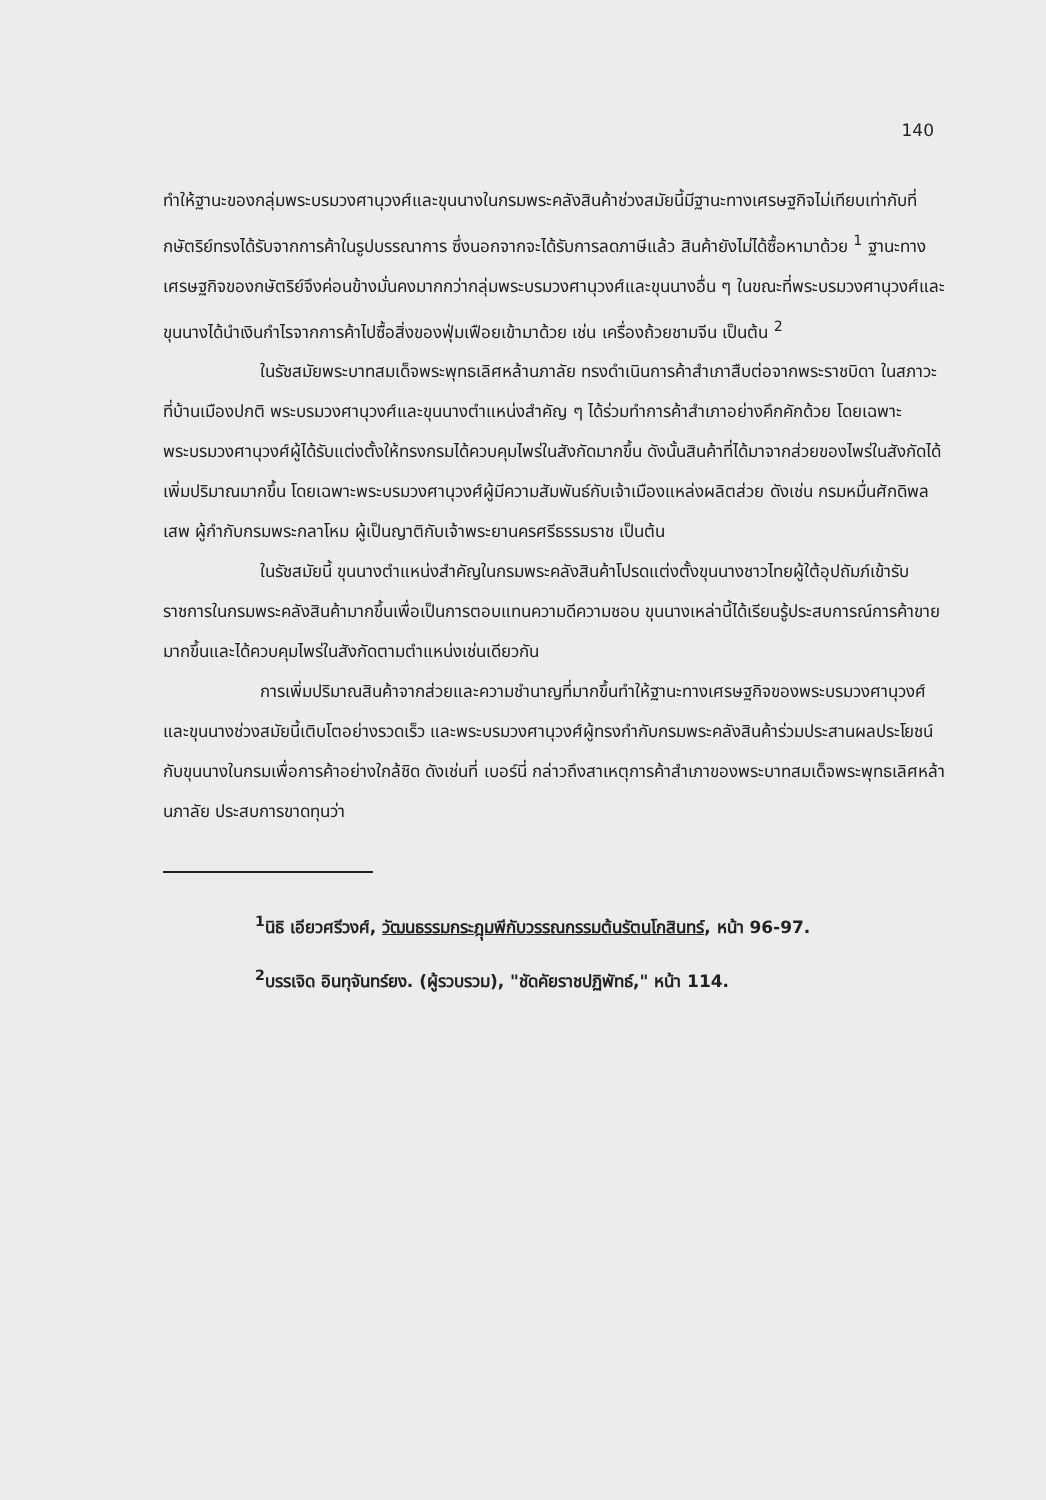140
ทำให้ฐานะของกลุ่มพระบรมวงศานุวงศ์และขุนนางในกรมพระคลังสินค้าช่วงสมัยนี้มีฐานะทางเศรษฐกิจไม่เทียบเท่ากับที่กษัตริย์ทรงได้รับจากการค้าในรูปบรรณาการ ซึ่งนอกจากจะได้รับการลดภาษีแล้ว สินค้ายังไม่ได้ซื้อหามาด้วย <sup>1</sup> ฐานะทางเศรษฐกิจของกษัตริย์จึงค่อนข้างมั่นคงมากกว่ากลุ่มพระบรมวงศานุวงศ์และขุนนางอื่น ๆ ในขณะที่พระบรมวงศานุวงศ์และขุนนางได้นำเงินกำไรจากการค้าไปซื้อสิ่งของฟุ่มเฟือยเข้ามาด้วย เช่น เครื่องถ้วยชามจีน เป็นต้น <sup>2</sup>
ในรัชสมัยพระบาทสมเด็จพระพุทธเลิศหล้านภาลัย ทรงดำเนินการค้าสำเภาสืบต่อจากพระราชบิดา ในสภาวะที่บ้านเมืองปกติ พระบรมวงศานุวงศ์และขุนนางตำแหน่งสำคัญ ๆ ได้ร่วมทำการค้าสำเภาอย่างคึกคักด้วย โดยเฉพาะพระบรมวงศานุวงศ์ผู้ได้รับแต่งตั้งให้ทรงกรมได้ควบคุมไพร่ในสังกัดมากขึ้น ดังนั้นสินค้าที่ได้มาจากส่วยของไพร่ในสังกัดได้เพิ่มปริมาณมากขึ้น โดยเฉพาะพระบรมวงศานุวงศ์ผู้มีความสัมพันธ์กับเจ้าเมืองแหล่งผลิตส่วย ดังเช่น กรมหมื่นศักดิพลเสพ ผู้กำกับกรมพระกลาโหม ผู้เป็นญาติกับเจ้าพระยานครศรีธรรมราช เป็นต้น
ในรัชสมัยนี้ ขุนนางตำแหน่งสำคัญในกรมพระคลังสินค้าโปรดแต่งตั้งขุนนางชาวไทยผู้ใต้อุปถัมภ์เข้ารับราชการในกรมพระคลังสินค้ามากขึ้นเพื่อเป็นการตอบแทนความดีความชอบ ขุนนางเหล่านี้ได้เรียนรู้ประสบการณ์การค้าขายมากขึ้นและได้ควบคุมไพร่ในสังกัดตามตำแหน่งเช่นเดียวกัน
การเพิ่มปริมาณสินค้าจากส่วยและความชำนาญที่มากขึ้นทำให้ฐานะทางเศรษฐกิจของพระบรมวงศานุวงศ์และขุนนางช่วงสมัยนี้เติบโตอย่างรวดเร็ว และพระบรมวงศานุวงศ์ผู้ทรงกำกับกรมพระคลังสินค้าร่วมประสานผลประโยชน์กับขุนนางในกรมเพื่อการค้าอย่างใกล้ชิด ดังเช่นที่ เบอร์นี่ กล่าวถึงสาเหตุการค้าสำเภาของพระบาทสมเด็จพระพุทธเลิศหล้านภาลัย ประสบการขาดทุนว่า
<sup>1</sup> นิธิ เอียวศรีวงศ์, วัฒนธรรมกระฎุมพีกับวรรณกรรมต้นรัตนโกสินทร์, หน้า 96-97.
<sup>2</sup> บรรเจิด อินทุจันทร์ยง. (ผู้รวบรวม), "ชัดคัยราชปฏิพัทธ์," หน้า 114.